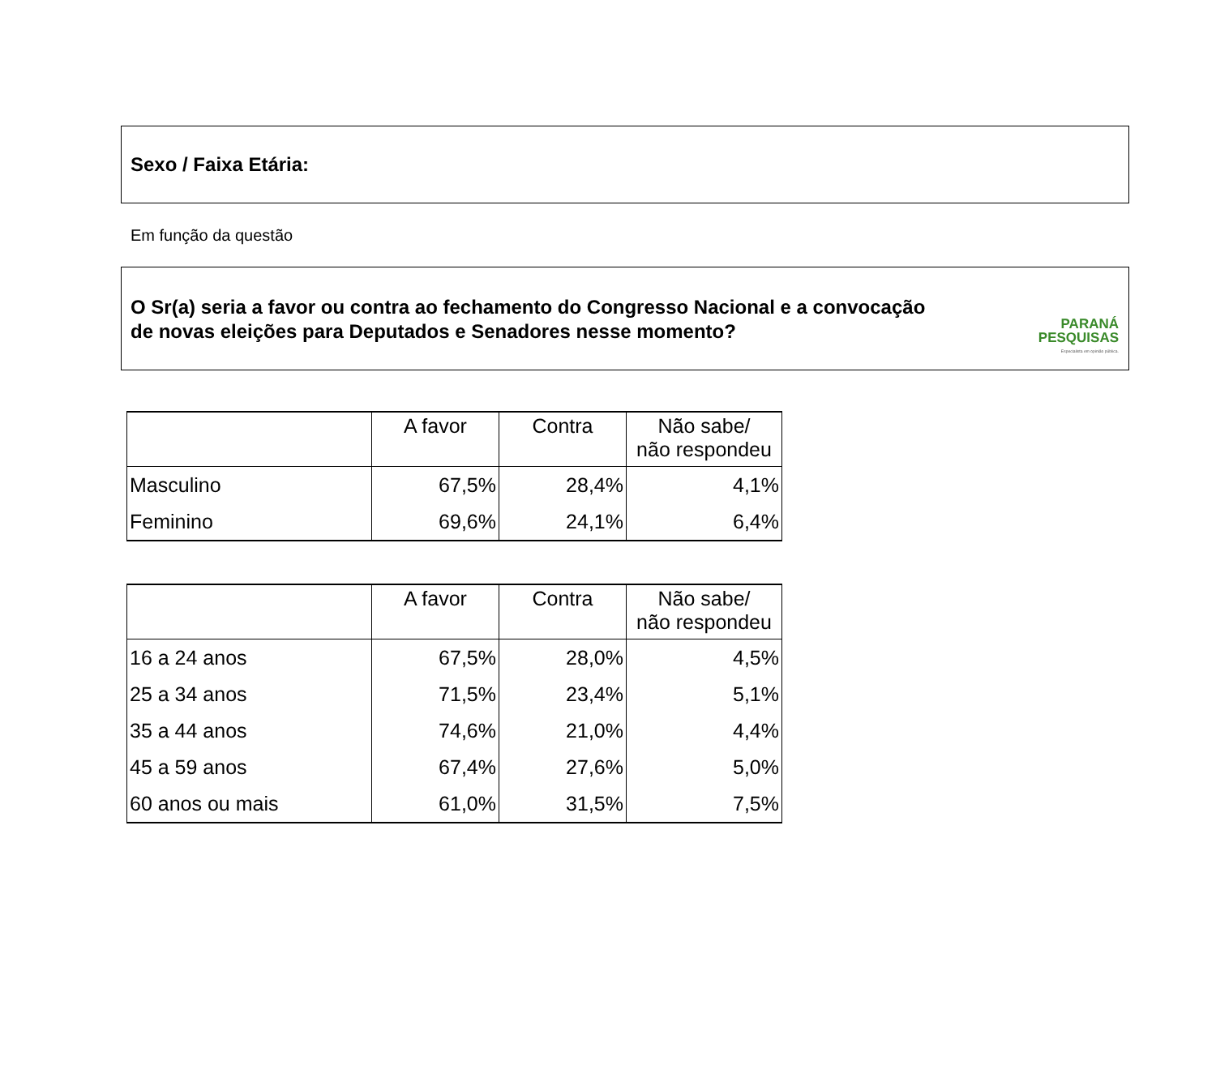Sexo / Faixa Etária:
Em função da questão
O Sr(a) seria a favor ou contra ao fechamento do Congresso Nacional e a convocação
de novas eleições para Deputados e Senadores nesse momento?
PARANÁ
PESQUISAS
Especialista em opinião pública.
| | A favor | Contra | Não sabe/ não respondeu |
| --- | --- | --- | --- |
| Masculino | 67,5% | 28,4% | 4,1% |
| Feminino | 69,6% | 24,1% | 6,4% |
| | A favor | Contra | Não sabe/ não respondeu |
| --- | --- | --- | --- |
| 16 a 24 anos | 67,5% | 28,0% | 4,5% |
| 25 a 34 anos | 71,5% | 23,4% | 5,1% |
| 35 a 44 anos | 74,6% | 21,0% | 4,4% |
| 45 a 59 anos | 67,4% | 27,6% | 5,0% |
| 60 anos ou mais | 61,0% | 31,5% | 7,5% |